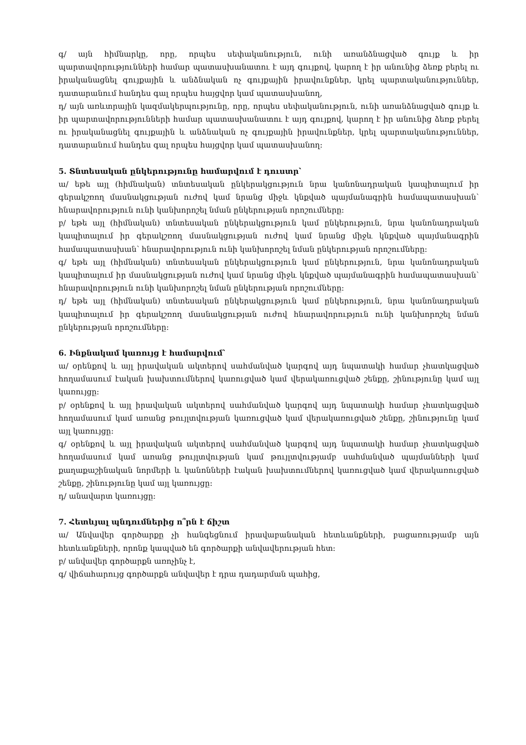գ/ այն հիմնարկը, որը, որպես սեփականություն, ունի առանձնացված գույք և իր պարտավորությունների համար պատասխանատու է այդ գույքով, կարող է իր անունից ձեռք բերել ու իրականացնել գույքային և անձնական ոչ գույքային իրավունքներ, կրել պարտականություններ, դատարանում հանդես գալ որպես հայցվոր կամ պատասխանող,
դ/ այն առևտրային կազմակերպությունը, որը, որպես սեփականություն, ունի առանձնացված գույք և իր պարտավորությունների համար պատասխանատու է այդ գույքով, կարող է իր անունից ձեռք բերել ու իրականացնել գույքային և անձնական ոչ գույքային իրավունքներ, կրել պարտականություններ, դատարանում հանդես գալ որպես հայցվոր կամ պատասխանող:
5. Տնտեսական ընկերությունը համարվում է դուստր՝
ա/ եթե այլ (հիմնական) տնտեսական ընկերակցություն նրա կանոնադրական կապիտալում իր գերակշռող մասնակցության ուժով կամ նրանց միջև կնքված պայմանագրին համապատասխան՝ հնարավորություն ունի կանխորոշել նման ընկերության որոշումները:
բ/ եթե այլ (հիմնական) տնտեսական ընկերակցություն կամ ընկերություն, նրա կանոնադրական կապիտալում իր գերակշռող մասնակցության ուժով կամ նրանց միջև կնքված պայմանագրին համապատասխան՝ հնարավորություն ունի կանխորոշել նման ընկերության որոշումները:
գ/ եթե այլ (հիմնական) տնտեսական ընկերակցություն կամ ընկերություն, նրա կանոնադրական կապիտալում իր մասնակցության ուժով կամ նրանց միջև կնքված պայմանագրին համապատասխան՝ հնարավորություն ունի կանխորոշել նման ընկերության որոշումները:
դ/ եթե այլ (հիմնական) տնտեսական ընկերակցություն կամ ընկերություն, նրա կանոնադրական կապիտալում իր գերակշռող մասնակցության ուժով հնարավորություն ունի կանխորոշել նման ընկերության որոշումները:
6. Ինքնակամ կառույց է համարվում՝
ա/ օրենքով և այլ իրավական ակտերով սահմանված կարգով այդ նպատակի համար չհատկացված հողամասում էական խախտումներով կառուցված կամ վերակառուցված շենքը, շինությունը կամ այլ կառույցը:
բ/ օրենքով և այլ իրավական ակտերով սահմանված կարգով այդ նպատակի համար չհատկացված հողամասում կամ առանց թույլտվության կառուցված կամ վերակառուցված շենքը, շինությունը կամ այլ կառույցը:
գ/ օրենքով և այլ իրավական ակտերով սահմանված կարգով այդ նպատակի համար չհատկացված հողամասում կամ առանց թույլտվության կամ թույլտվությամբ սահմանված պայմանների կամ քաղաքաշինական նորմերի և կանոնների էական խախտումներով կառուցված կամ վերակառուցված շենքը, շինությունը կամ այլ կառույցը:
դ/ անավարտ կառույցը:
7. Հետևյալ պնդումներից ո՞րն է ճիշտ
ա/ Անվավեր գործարքը չի հանգեցնում իրավաբանական հետևանքների, բացառությամբ այն հետևանքների, որոնք կապված են գործարքի անվավերության հետ:
բ/ անվավեր գործարքն առոչինչ է,
գ/ վիճահարույց գործարքն անվավեր է դրա դադարման պահից,